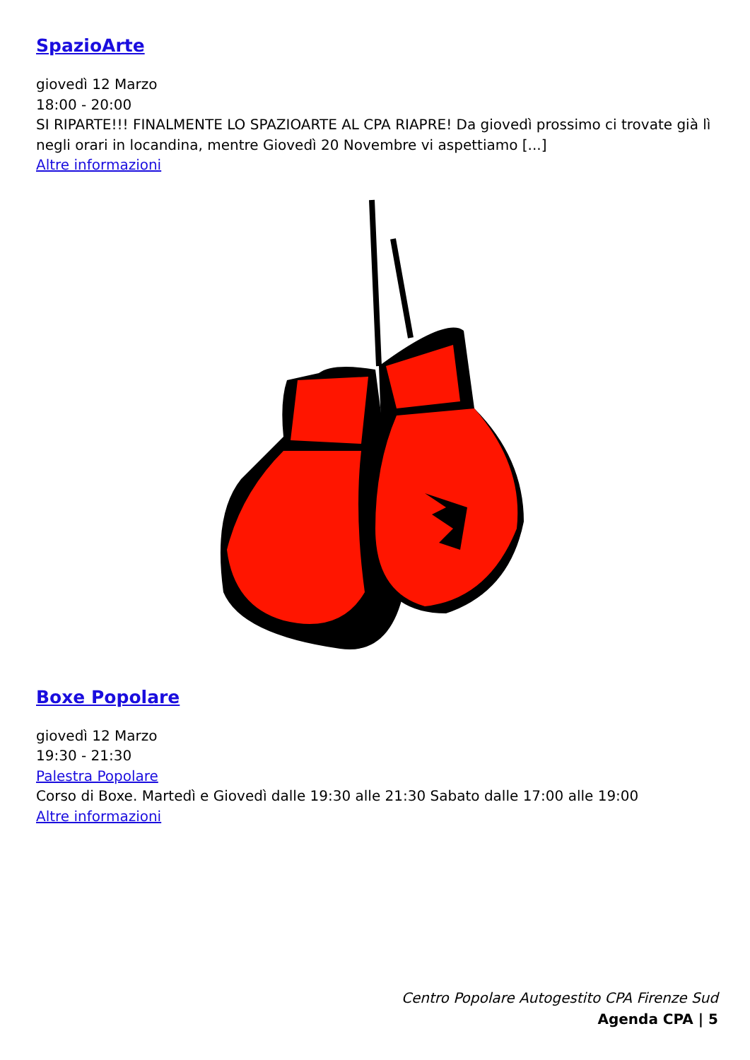SpazioArte
giovedì 12 Marzo
18:00 - 20:00
SI RIPARTE!!! FINALMENTE LO SPAZIOARTE AL CPA RIAPRE! Da giovedì prossimo ci trovate già lì negli orari in locandina, mentre Giovedì 20 Novembre vi aspettiamo [...]
Altre informazioni
Boxe Popolare
giovedì 12 Marzo
19:30 - 21:30
Palestra Popolare
Corso di Boxe. Martedì e Giovedì dalle 19:30 alle 21:30 Sabato dalle 17:00 alle 19:00
Altre informazioni
Centro Popolare Autogestito CPA Firenze Sud
Agenda CPA | 5